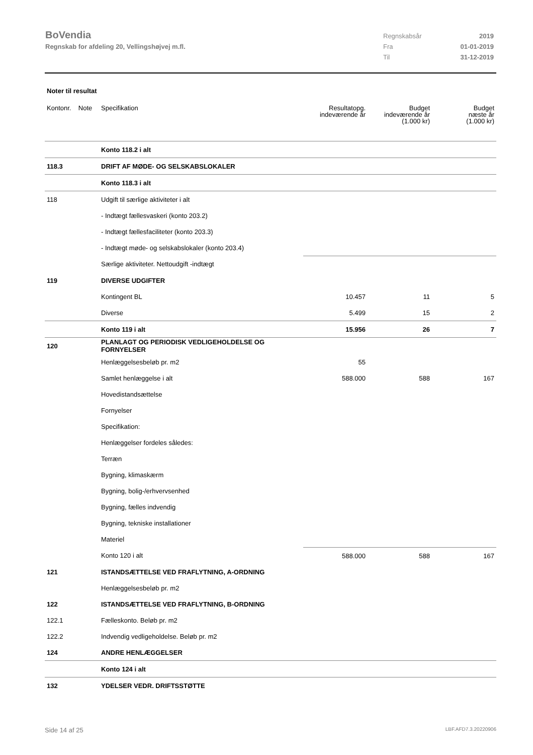BoVendia
Regnskab for afdeling 20, Vellingshøjvej m.fl.
Regnskabsår 2019
Fra 01-01-2019
Til 31-12-2019
Noter til resultat
| Kontonr. Note | Specifikation | Resultatopg. indeværende år | Budget indeværende år (1.000 kr) | Budget næste år (1.000 kr) |
| --- | --- | --- | --- | --- |
| | Konto 118.2 i alt | | | |
| 118.3 | DRIFT AF MØDE- OG SELSKABSLOKALER | | | |
| | Konto 118.3 i alt | | | |
| 118 | Udgift til særlige aktiviteter i alt | | | |
| | - Indtægt fællesvaskeri (konto 203.2) | | | |
| | - Indtægt fællesfaciliteter (konto 203.3) | | | |
| | - Indtægt møde- og selskabslokaler (konto 203.4) | | | |
| | Særlige aktiviteter. Nettoudgift -indtægt | | | |
| 119 | DIVERSE UDGIFTER | | | |
| | Kontingent BL | 10.457 | 11 | 5 |
| | Diverse | 5.499 | 15 | 2 |
| | Konto 119 i alt | 15.956 | 26 | 7 |
| 120 | PLANLAGT OG PERIODISK VEDLIGEHOLDELSE OG FORNYELSER | | | |
| | Henlæggelsesbeløb pr. m2 | 55 | | |
| | Samlet henlæggelse i alt | 588.000 | 588 | 167 |
| | Hovedistandsættelse | | | |
| | Fornyelser | | | |
| | Specifikation: | | | |
| | Henlæggelser fordeles således: | | | |
| | Terræn | | | |
| | Bygning, klimaskærm | | | |
| | Bygning, bolig-/erhvervsenhed | | | |
| | Bygning, fælles indvendig | | | |
| | Bygning, tekniske installationer | | | |
| | Materiel | | | |
| | Konto 120 i alt | 588.000 | 588 | 167 |
| 121 | ISTANDSÆTTELSE VED FRAFLYTNING, A-ORDNING | | | |
| | Henlæggelsesbeløb pr. m2 | | | |
| 122 | ISTANDSÆTTELSE VED FRAFLYTNING, B-ORDNING | | | |
| 122.1 | Fælleskonto. Beløb pr. m2 | | | |
| 122.2 | Indvendig vedligeholdelse. Beløb pr. m2 | | | |
| 124 | ANDRE HENLÆGGELSER | | | |
| | Konto 124 i alt | | | |
| 132 | YDELSER VEDR. DRIFTSSTØTTE | | | |
Side 14 af 25 LBF.AFD7.3.20220906